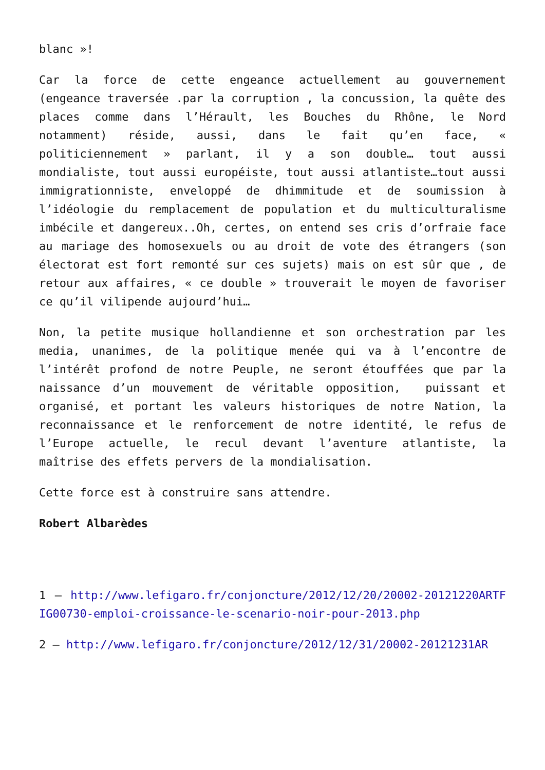blanc »!
Car la force de cette engeance actuellement au gouvernement (engeance traversée .par la corruption , la concussion, la quête des places comme dans l’Hérault, les Bouches du Rhône, le Nord notamment) réside, aussi, dans le fait qu’en face, « politiciennement » parlant, il y a son double… tout aussi mondialiste, tout aussi européiste, tout aussi atlantiste…tout aussi immigrationniste, enveloppé de dhimmitude et de soumission à l’idéologie du remplacement de population et du multiculturalisme imbécile et dangereux..Oh, certes, on entend ses cris d’orfraie face au mariage des homosexuels ou au droit de vote des étrangers (son électorat est fort remonté sur ces sujets) mais on est sûr que , de retour aux affaires, « ce double » trouverait le moyen de favoriser ce qu’il vilipende aujourd’hui…
Non, la petite musique hollandienne et son orchestration par les media, unanimes, de la politique menée qui va à l’encontre de l’intérêt profond de notre Peuple, ne seront étouffées que par la naissance d’un mouvement de véritable opposition, puissant et organisé, et portant les valeurs historiques de notre Nation, la reconnaissance et le renforcement de notre identité, le refus de l’Europe actuelle, le recul devant l’aventure atlantiste, la maîtrise des effets pervers de la mondialisation.
Cette force est à construire sans attendre.
Robert Albarèdes
1 – http://www.lefigaro.fr/conjoncture/2012/12/20/20002-20121220ARTFIG00730-emploi-croissance-le-scenario-noir-pour-2013.php
2 – http://www.lefigaro.fr/conjoncture/2012/12/31/20002-20121231AR